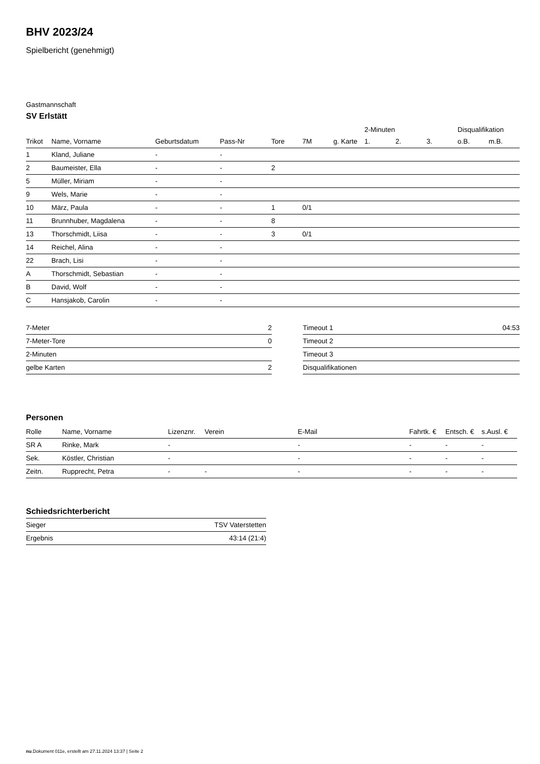BHV 2023/24
Spielbericht (genehmigt)
Gastmannschaft
SV Erlstätt
| | | | | | | | 2-Minuten | | | Disqualifikation | |
| --- | --- | --- | --- | --- | --- | --- | --- | --- | --- | --- | --- |
| Trikot | Name, Vorname | Geburtsdatum | Pass-Nr | Tore | 7M | g. Karte | 1. | 2. | 3. | o.B. | m.B. |
| 1 | Kland, Juliane | - | - | | | | | | | | |
| 2 | Baumeister, Ella | - | - | 2 | | | | | | | |
| 5 | Müller, Miriam | - | - | | | | | | | | |
| 9 | Wels, Marie | - | - | | | | | | | | |
| 10 | März, Paula | - | - | 1 | 0/1 | | | | | | |
| 11 | Brunnhuber, Magdalena | - | - | 8 | | | | | | | |
| 13 | Thorschmidt, Liisa | - | - | 3 | 0/1 | | | | | | |
| 14 | Reichel, Alina | - | - | | | | | | | | |
| 22 | Brach, Lisi | - | - | | | | | | | | |
| A | Thorschmidt, Sebastian | - | - | | | | | | | | |
| B | David, Wolf | - | - | | | | | | | | |
| C | Hansjakob, Carolin | - | - | | | | | | | | |
| 7-Meter | 2 |
| 7-Meter-Tore | 0 |
| 2-Minuten | |
| gelbe Karten | 2 |
| Timeout 1 | 04:53 |
| Timeout 2 | |
| Timeout 3 | |
| Disqualifikationen | |
Personen
| Rolle | Name, Vorname | Lizenznr. | Verein | E-Mail | Fahrtk. € | Entsch. € | s.Ausl. € |
| --- | --- | --- | --- | --- | --- | --- | --- |
| SR A | Rinke, Mark | - | | - | - | - | - |
| Sek. | Köstler, Christian | - | | - | - | - | - |
| Zeitn. | Rupprecht, Petra | - | - | - | - | - | - |
Schiedsrichterbericht
| Sieger | TSV Vaterstetten |
| Ergebnis | 43:14 (21:4) |
nu.Dokument 011e, erstellt am 27.11.2024 13:37 | Seite 2